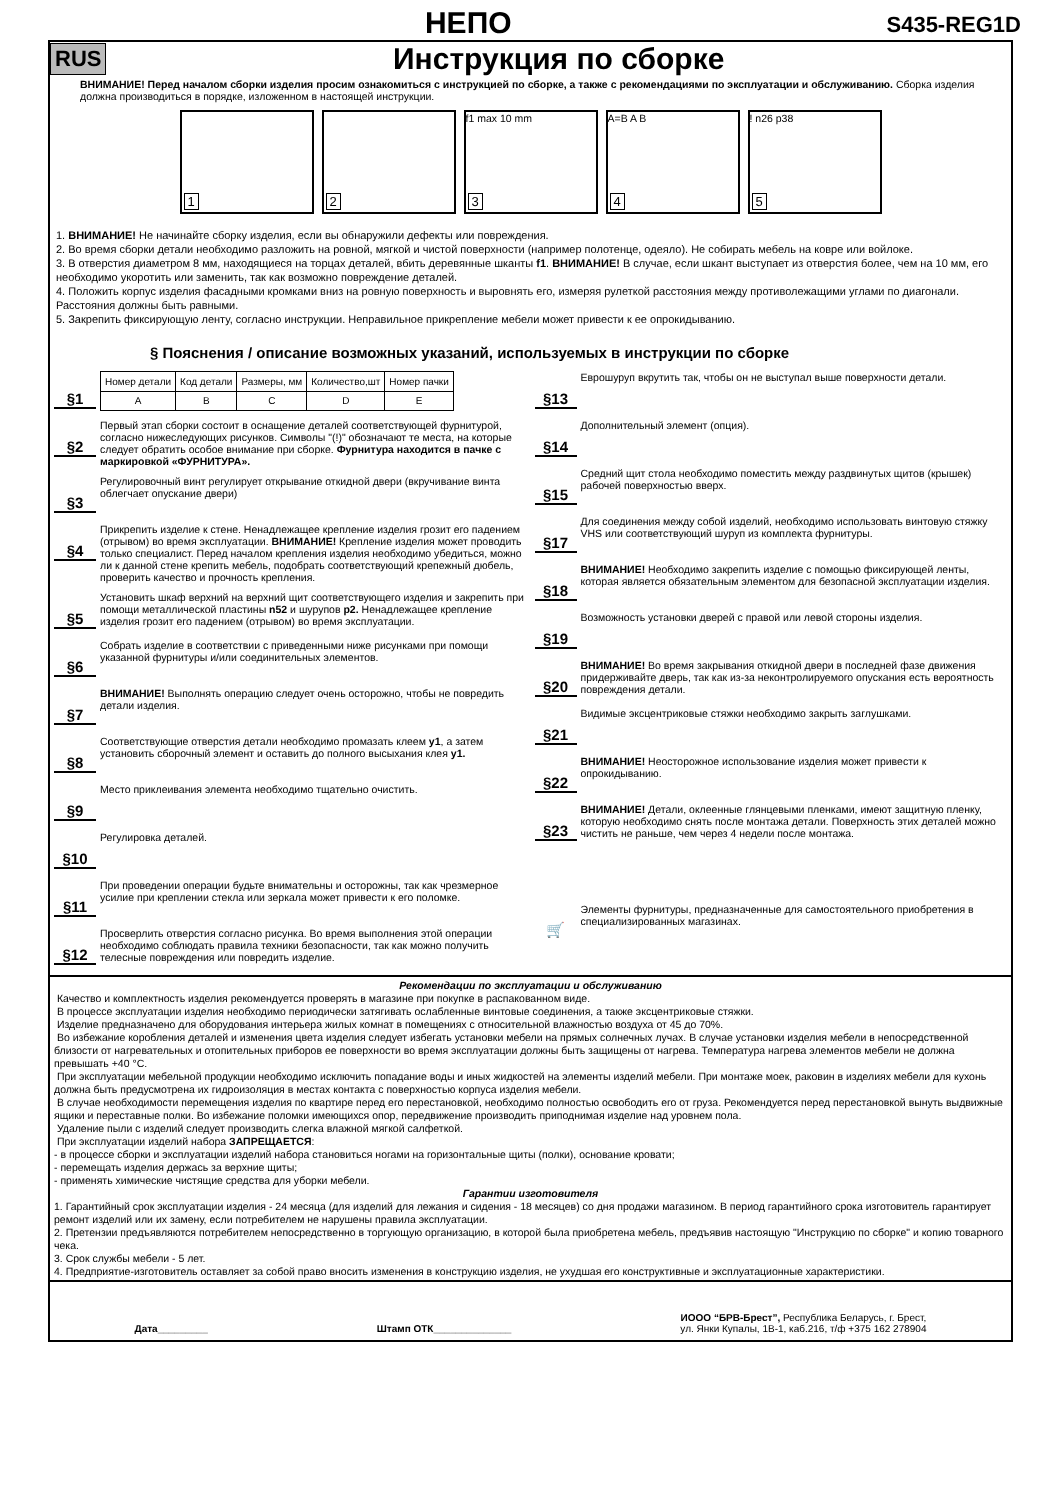НЕПО
S435-REG1D
RUS
Инструкция по сборке
ВНИМАНИЕ! Перед началом сборки изделия просим ознакомиться с инструкцией по сборке, а также с рекомендациями по эксплуатации и обслуживанию. Сборка изделия должна производиться в порядке, изложенном в настоящей инструкции.
1
2
f1 max 10 mm
3
A=B A B
4
! n26 p38
5
1. ВНИМАНИЕ! Не начинайте сборку изделия, если вы обнаружили дефекты или повреждения.
2. Во время сборки детали необходимо разложить на ровной, мягкой и чистой поверхности (например полотенце, одеяло). Не собирать мебель на ковре или войлоке.
3. В отверстия диаметром 8 мм, находящиеся на торцах деталей, вбить деревянные шканты f1. ВНИМАНИЕ! В случае, если шкант выступает из отверстия более, чем на 10 мм, его необходимо укоротить или заменить, так как возможно повреждение деталей.
4. Положить корпус изделия фасадными кромками вниз на ровную поверхность и выровнять его, измеряя рулеткой расстояния между противолежащими углами по диагонали. Расстояния должны быть равными.
5. Закрепить фиксирующую ленту, согласно инструкции. Неправильное прикрепление мебели может привести к ее опрокидыванию.
§ Пояснения / описание возможных указаний, используемых в инструкции по сборке
§1
| Номер детали | Код детали | Размеры, мм | Количество,шт | Номер пачки |
| A | B | C | D | E |
§2
Первый этап сборки состоит в оснащение деталей соответствующей фурнитурой, согласно нижеследующих рисунков. Символы "(!)" обозначают те места, на которые следует обратить особое внимание при сборке. Фурнитура находится в пачке с маркировкой «ФУРНИТУРА».
§3
Регулировочный винт регулирует открывание откидной двери (вкручивание винта облегчает опускание двери)
§4
Прикрепить изделие к стене. Ненадлежащее крепление изделия грозит его падением (отрывом) во время эксплуатации. ВНИМАНИЕ! Крепление изделия может проводить только специалист. Перед началом крепления изделия необходимо убедиться, можно ли к данной стене крепить мебель, подобрать соответствующий крепежный дюбель, проверить качество и прочность крепления.
§5
Установить шкаф верхний на верхний щит соответствующего изделия и закрепить при помощи металлической пластины n52 и шурупов p2. Ненадлежащее крепление изделия грозит его падением (отрывом) во время эксплуатации.
§6
Собрать изделие в соответствии с приведенными ниже рисунками при помощи указанной фурнитуры и/или соединительных элементов.
§7
ВНИМАНИЕ! Выполнять операцию следует очень осторожно, чтобы не повредить детали изделия.
§8
Соответствующие отверстия детали необходимо промазать клеем y1, а затем установить сборочный элемент и оставить до полного высыхания клея y1.
§9
Место приклеивания элемента необходимо тщательно очистить.
§10
Регулировка деталей.
§11
При проведении операции будьте внимательны и осторожны, так как чрезмерное усилие при креплении стекла или зеркала может привести к его поломке.
§12
Просверлить отверстия согласно рисунка. Во время выполнения этой операции необходимо соблюдать правила техники безопасности, так как можно получить телесные повреждения или повредить изделие.
§13
Еврошуруп вкрутить так, чтобы он не выступал выше поверхности детали.
§14
Дополнительный элемент (опция).
§15
Средний щит стола необходимо поместить между раздвинутых щитов (крышек) рабочей поверхностью вверх.
§17
Для соединения между собой изделий, необходимо использовать винтовую стяжку VHS или соответствующий шуруп из комплекта фурнитуры.
§18
ВНИМАНИЕ! Необходимо закрепить изделие с помощью фиксирующей ленты, которая является обязательным элементом для безопасной эксплуатации изделия.
§19
Возможность установки дверей с правой или левой стороны изделия.
§20
ВНИМАНИЕ! Во время закрывания откидной двери в последней фазе движения придерживайте дверь, так как из-за неконтролируемого опускания есть вероятность повреждения детали.
§21
Видимые эксцентриковые стяжки необходимо закрыть заглушками.
§22
ВНИМАНИЕ! Неосторожное использование изделия может привести к опрокидыванию.
§23
ВНИМАНИЕ! Детали, оклеенные глянцевыми пленками, имеют защитную пленку, которую необходимо снять после монтажа детали. Поверхность этих деталей можно чистить не раньше, чем через 4 недели после монтажа.
🛒
Элементы фурнитуры, предназначенные для самостоятельного приобретения в специализированных магазинах.
Рекомендации по эксплуатации и обслуживанию
Качество и комплектность изделия рекомендуется проверять в магазине при покупке в распакованном виде.
В процессе эксплуатации изделия необходимо периодически затягивать ослабленные винтовые соединения, а также эксцентриковые стяжки.
Изделие предназначено для оборудования интерьера жилых комнат в помещениях с относительной влажностью воздуха от 45 до 70%.
Во избежание коробления деталей и изменения цвета изделия следует избегать установки мебели на прямых солнечных лучах. В случае установки изделия мебели в непосредственной близости от нагревательных и отопительных приборов ее поверхности во время эксплуатации должны быть защищены от нагрева. Температура нагрева элементов мебели не должна превышать +40 °C.
При эксплуатации мебельной продукции необходимо исключить попадание воды и иных жидкостей на элементы изделий мебели. При монтаже моек, раковин в изделиях мебели для кухонь должна быть предусмотрена их гидроизоляция в местах контакта с поверхностью корпуса изделия мебели.
В случае необходимости перемещения изделия по квартире перед его перестановкой, необходимо полностью освободить его от груза. Рекомендуется перед перестановкой вынуть выдвижные ящики и переставные полки. Во избежание поломки имеющихся опор, передвижение производить приподнимая изделие над уровнем пола.
Удаление пыли с изделий следует производить слегка влажной мягкой салфеткой.
При эксплуатации изделий набора ЗАПРЕЩАЕТСЯ:
- в процессе сборки и эксплуатации изделий набора становиться ногами на горизонтальные щиты (полки), основание кровати;
- перемещать изделия держась за верхние щиты;
- применять химические чистящие средства для уборки мебели.
Гарантии изготовителя
1. Гарантийный срок эксплуатации изделия - 24 месяца (для изделий для лежания и сидения - 18 месяцев) со дня продажи магазином. В период гарантийного срока изготовитель гарантирует ремонт изделий или их замену, если потребителем не нарушены правила эксплуатации.
2. Претензии предъявляются потребителем непосредственно в торгующую организацию, в которой была приобретена мебель, предъявив настоящую "Инструкцию по сборке" и копию товарного чека.
3. Срок службы мебели - 5 лет.
4. Предприятие-изготовитель оставляет за собой право вносить изменения в конструкцию изделия, не ухудшая его конструктивные и эксплуатационные характеристики.
Дата_________ Штамп ОТК______________
ИООО “БРВ-Брест”, Республика Беларусь, г. Брест,
ул. Янки Купалы, 1В-1, каб.216, т/ф +375 162 278904